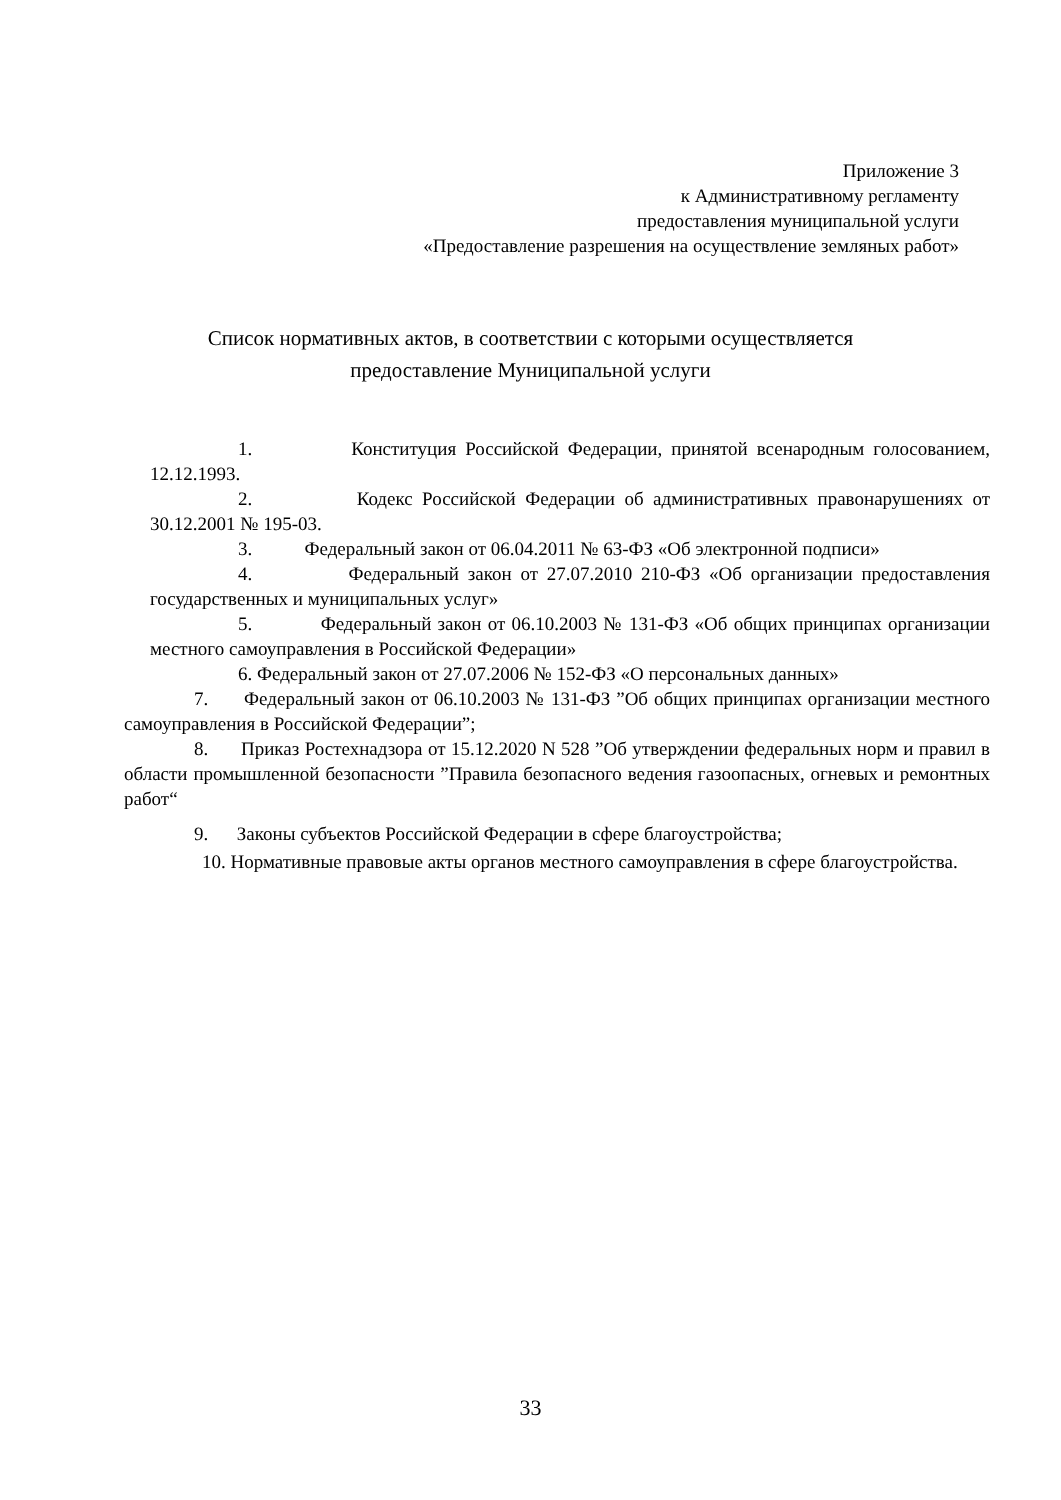Приложение 3
к Административному регламенту
предоставления муниципальной услуги
«Предоставление разрешения на осуществление земляных работ»
Список нормативных актов, в соответствии с которыми осуществляется
предоставление Муниципальной услуги
1. Конституция Российской Федерации, принятой всенародным голосованием, 12.12.1993.
2. Кодекс Российской Федерации об административных правонарушениях от 30.12.2001 № 195-03.
3. Федеральный закон от 06.04.2011 № 63-ФЗ «Об электронной подписи»
4. Федеральный закон от 27.07.2010 210-ФЗ «Об организации предоставления государственных и муниципальных услуг»
5. Федеральный закон от 06.10.2003 № 131-ФЗ «Об общих принципах организации местного самоуправления в Российской Федерации»
6. Федеральный закон от 27.07.2006 № 152-ФЗ «О персональных данных»
7. Федеральный закон от 06.10.2003 № 131-ФЗ ”Об общих принципах организации местного самоуправления в Российской Федерации”;
8. Приказ Ростехнадзора от 15.12.2020 N 528 ”Об утверждении федеральных норм и правил в области промышленной безопасности ”Правила безопасного ведения газоопасных, огневых и ремонтных работ“
9. Законы субъектов Российской Федерации в сфере благоустройства;
10. Нормативные правовые акты органов местного самоуправления в сфере благоустройства.
33